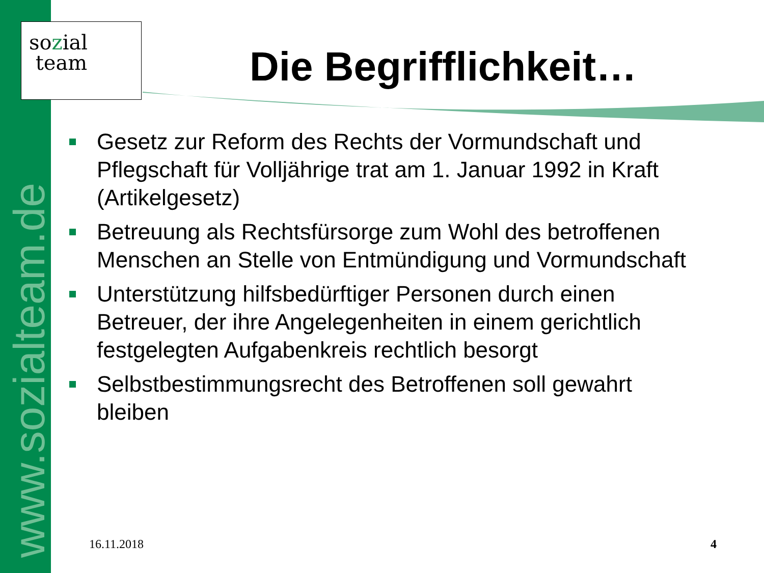www.sozialteam.de
sozial
team
Die Begrifflichkeit…
Gesetz zur Reform des Rechts der Vormundschaft und Pflegschaft für Volljährige trat am 1. Januar 1992 in Kraft (Artikelgesetz)
Betreuung als Rechtsfürsorge zum Wohl des betroffenen Menschen an Stelle von Entmündigung und Vormundschaft
Unterstützung hilfsbedürftiger Personen durch einen Betreuer, der ihre Angelegenheiten in einem gerichtlich festgelegten Aufgabenkreis rechtlich besorgt
Selbstbestimmungsrecht des Betroffenen soll gewahrt bleiben
16.11.2018 4